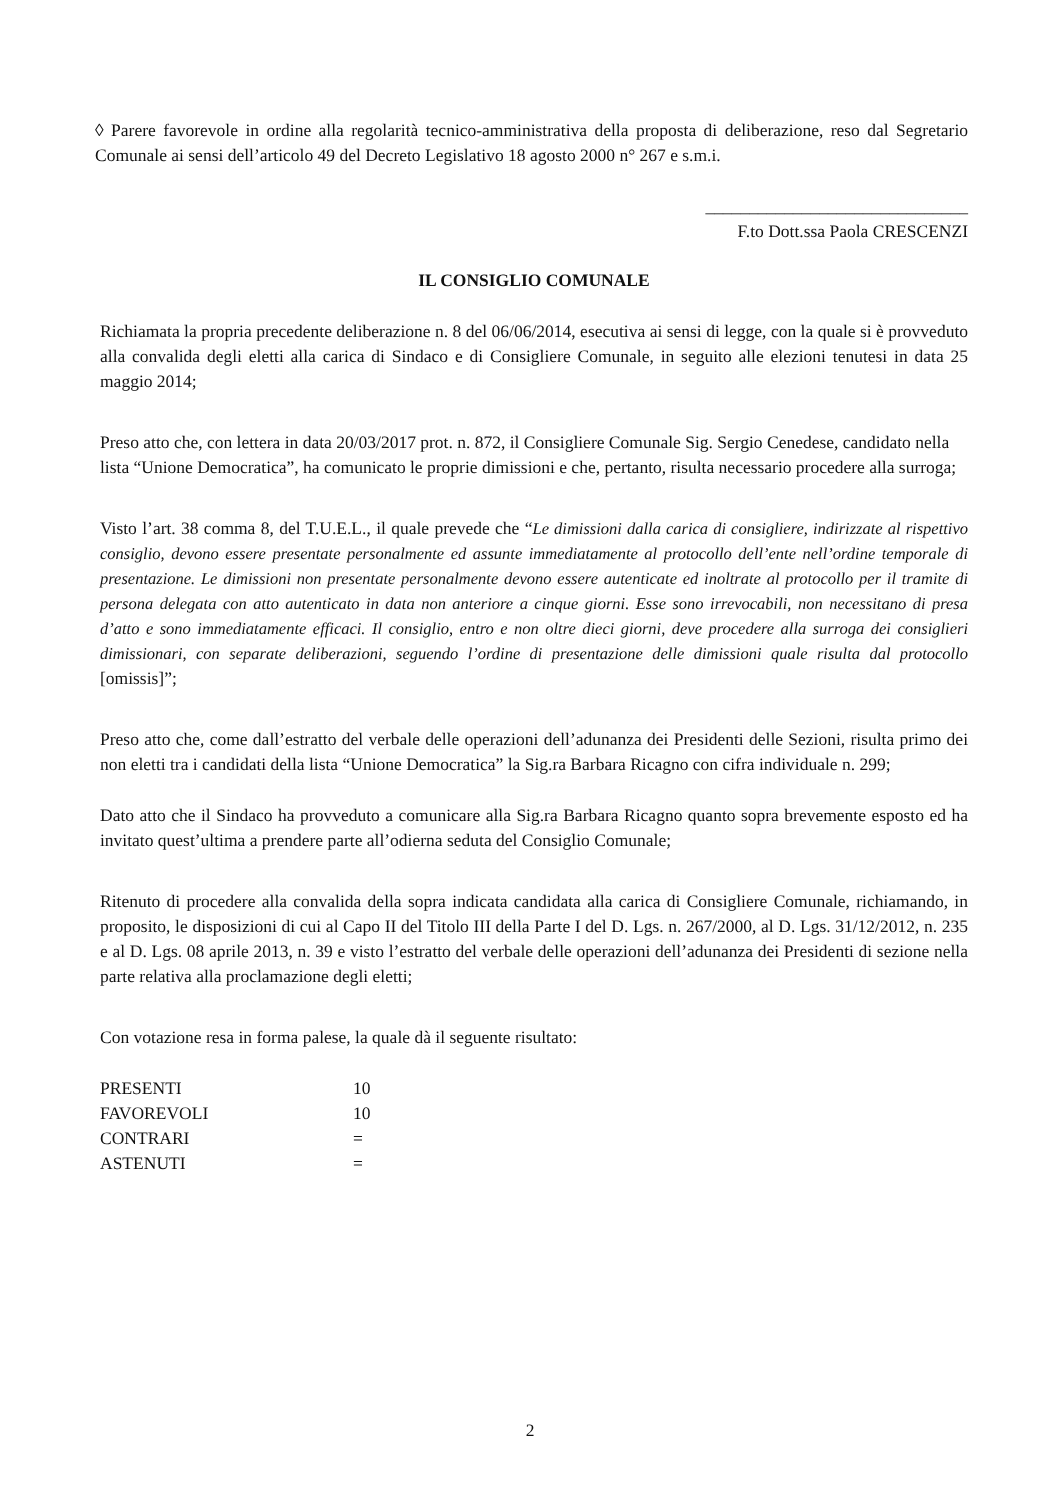◊ Parere favorevole in ordine alla regolarità tecnico-amministrativa della proposta di deliberazione, reso dal Segretario Comunale ai sensi dell’articolo 49 del Decreto Legislativo 18 agosto 2000 n° 267 e s.m.i.
______________________________
F.to Dott.ssa Paola CRESCENZI
IL CONSIGLIO COMUNALE
Richiamata la propria precedente deliberazione n. 8 del 06/06/2014, esecutiva ai sensi di legge, con la quale si è provveduto alla convalida degli eletti alla carica di Sindaco e di Consigliere Comunale, in seguito alle elezioni tenutesi in data 25 maggio 2014;
Preso atto che, con lettera in data 20/03/2017 prot. n. 872, il Consigliere Comunale Sig. Sergio Cenedese, candidato nella lista “Unione Democratica”, ha comunicato le proprie dimissioni e che, pertanto, risulta necessario procedere alla surroga;
Visto l’art. 38 comma 8, del T.U.E.L., il quale prevede che “Le dimissioni dalla carica di consigliere, indirizzate al rispettivo consiglio, devono essere presentate personalmente ed assunte immediatamente al protocollo dell’ente nell’ordine temporale di presentazione. Le dimissioni non presentate personalmente devono essere autenticate ed inoltrate al protocollo per il tramite di persona delegata con atto autenticato in data non anteriore a cinque giorni. Esse sono irrevocabili, non necessitano di presa d’atto e sono immediatamente efficaci. Il consiglio, entro e non oltre dieci giorni, deve procedere alla surroga dei consiglieri dimissionari, con separate deliberazioni, seguendo l’ordine di presentazione delle dimissioni quale risulta dal protocollo [omissis]”;
Preso atto che, come dall’estratto del verbale delle operazioni dell’adunanza dei Presidenti delle Sezioni, risulta primo dei non eletti tra i candidati della lista “Unione Democratica” la Sig.ra Barbara Ricagno con cifra individuale n. 299;
Dato atto che il Sindaco ha provveduto a comunicare alla Sig.ra Barbara Ricagno quanto sopra brevemente esposto ed ha invitato quest’ultima a prendere parte all’odierna seduta del Consiglio Comunale;
Ritenuto di procedere alla convalida della sopra indicata candidata alla carica di Consigliere Comunale, richiamando, in proposito, le disposizioni di cui al Capo II del Titolo III della Parte I del D. Lgs. n. 267/2000, al D. Lgs. 31/12/2012, n. 235 e al D. Lgs. 08 aprile 2013, n. 39 e visto l’estratto del verbale delle operazioni dell’adunanza dei Presidenti di sezione nella parte relativa alla proclamazione degli eletti;
Con votazione resa in forma palese, la quale dà il seguente risultato:
| PRESENTI | 10 |
| FAVOREVOLI | 10 |
| CONTRARI | = |
| ASTENUTI | = |
2